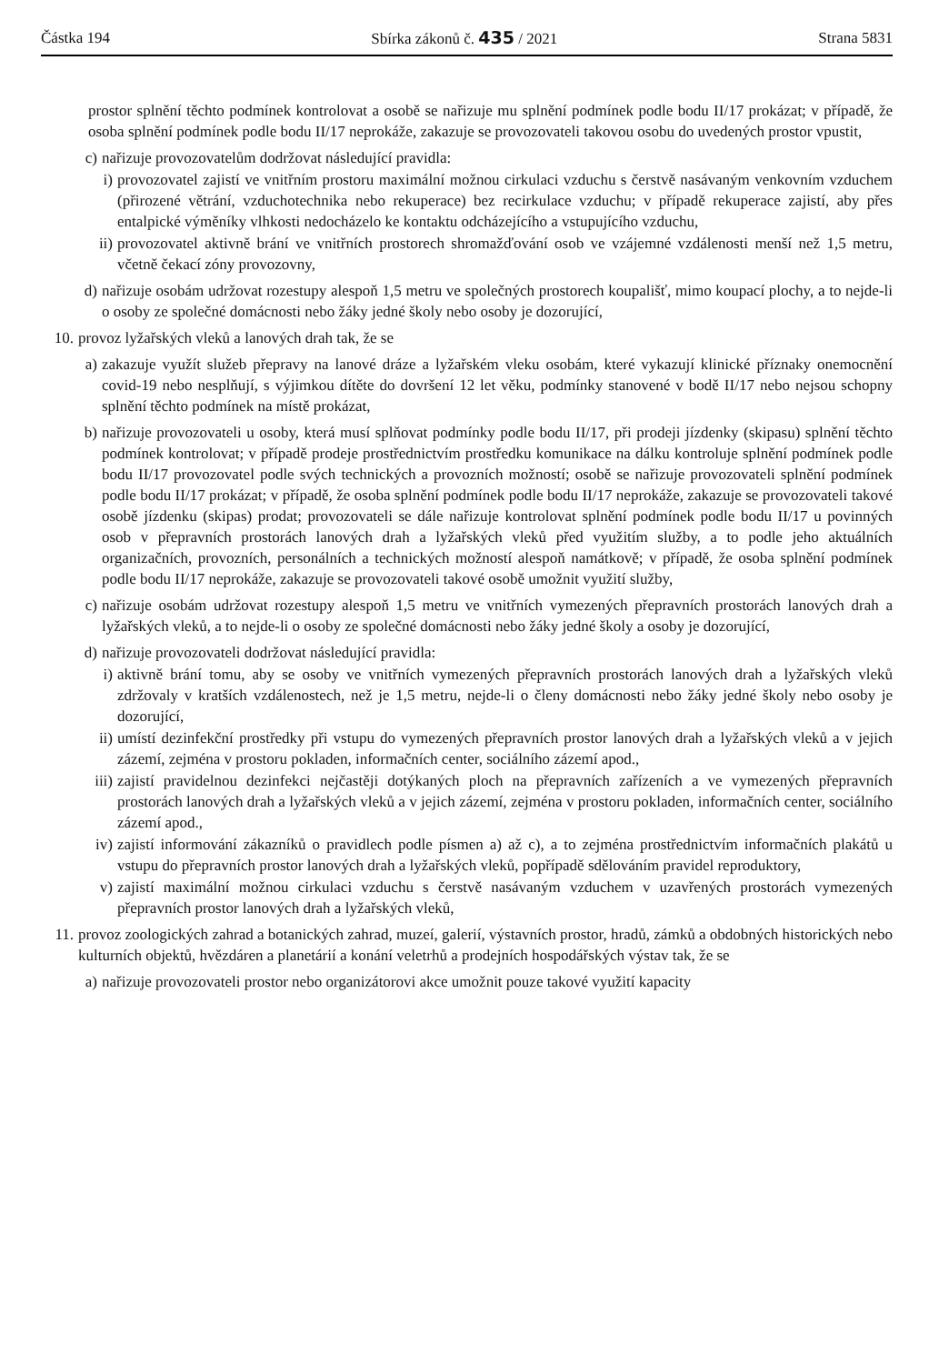Částka 194 Sbírka zákonů č. 435 / 2021 Strana 5831
prostor splnění těchto podmínek kontrolovat a osobě se nařizuje mu splnění podmínek podle bodu II/17 prokázat; v případě, že osoba splnění podmínek podle bodu II/17 neprokáže, zakazuje se provozovateli takovou osobu do uvedených prostor vpustit,
c) nařizuje provozovatelům dodržovat následující pravidla:
i) provozovatel zajistí ve vnitřním prostoru maximální možnou cirkulaci vzduchu s čerstvě nasávaným venkovním vzduchem (přirozené větrání, vzduchotechnika nebo rekuperace) bez recirkulace vzduchu; v případě rekuperace zajistí, aby přes entalpické výměníky vlhkosti nedocházelo ke kontaktu odcházejícího a vstupujícího vzduchu,
ii) provozovatel aktivně brání ve vnitřních prostorech shromažďování osob ve vzájemné vzdálenosti menší než 1,5 metru, včetně čekací zóny provozovny,
d) nařizuje osobám udržovat rozestupy alespoň 1,5 metru ve společných prostorech koupališť, mimo koupací plochy, a to nejde-li o osoby ze společné domácnosti nebo žáky jedné školy nebo osoby je dozorující,
10. provoz lyžařských vleků a lanových drah tak, že se
a) zakazuje využít služeb přepravy na lanové dráze a lyžařském vleku osobám, které vykazují klinické příznaky onemocnění covid-19 nebo nesplňují, s výjimkou dítěte do dovršení 12 let věku, podmínky stanovené v bodě II/17 nebo nejsou schopny splnění těchto podmínek na místě prokázat,
b) nařizuje provozovateli u osoby, která musí splňovat podmínky podle bodu II/17, při prodeji jízdenky (skipasu) splnění těchto podmínek kontrolovat; v případě prodeje prostřednictvím prostředku komunikace na dálku kontroluje splnění podmínek podle bodu II/17 provozovatel podle svých technických a provozních možností; osobě se nařizuje provozovateli splnění podmínek podle bodu II/17 prokázat; v případě, že osoba splnění podmínek podle bodu II/17 neprokáže, zakazuje se provozovateli takové osobě jízdenku (skipas) prodat; provozovateli se dále nařizuje kontrolovat splnění podmínek podle bodu II/17 u povinných osob v přepravních prostorách lanových drah a lyžařských vleků před využitím služby, a to podle jeho aktuálních organizačních, provozních, personálních a technických možností alespoň namátkově; v případě, že osoba splnění podmínek podle bodu II/17 neprokáže, zakazuje se provozovateli takové osobě umožnit využití služby,
c) nařizuje osobám udržovat rozestupy alespoň 1,5 metru ve vnitřních vymezených přepravních prostorách lanových drah a lyžařských vleků, a to nejde-li o osoby ze společné domácnosti nebo žáky jedné školy a osoby je dozorující,
d) nařizuje provozovateli dodržovat následující pravidla:
i) aktivně brání tomu, aby se osoby ve vnitřních vymezených přepravních prostorách lanových drah a lyžařských vleků zdržovaly v kratších vzdálenostech, než je 1,5 metru, nejde-li o členy domácnosti nebo žáky jedné školy nebo osoby je dozorující,
ii) umístí dezinfekční prostředky při vstupu do vymezených přepravních prostor lanových drah a lyžařských vleků a v jejich zázemí, zejména v prostoru pokladen, informačních center, sociálního zázemí apod.,
iii) zajistí pravidelnou dezinfekci nejčastěji dotýkaných ploch na přepravních zařízeních a ve vymezených přepravních prostorách lanových drah a lyžařských vleků a v jejich zázemí, zejména v prostoru pokladen, informačních center, sociálního zázemí apod.,
iv) zajistí informování zákazníků o pravidlech podle písmen a) až c), a to zejména prostřednictvím informačních plakátů u vstupu do přepravních prostor lanových drah a lyžařských vleků, popřípadě sdělováním pravidel reproduktory,
v) zajistí maximální možnou cirkulaci vzduchu s čerstvě nasávaným vzduchem v uzavřených prostorách vymezených přepravních prostor lanových drah a lyžařských vleků,
11. provoz zoologických zahrad a botanických zahrad, muzeí, galerií, výstavních prostor, hradů, zámků a obdobných historických nebo kulturních objektů, hvězdáren a planetárií a konání veletrhů a prodejních hospodářských výstav tak, že se
a) nařizuje provozovateli prostor nebo organizátorovi akce umožnit pouze takové využití kapacity